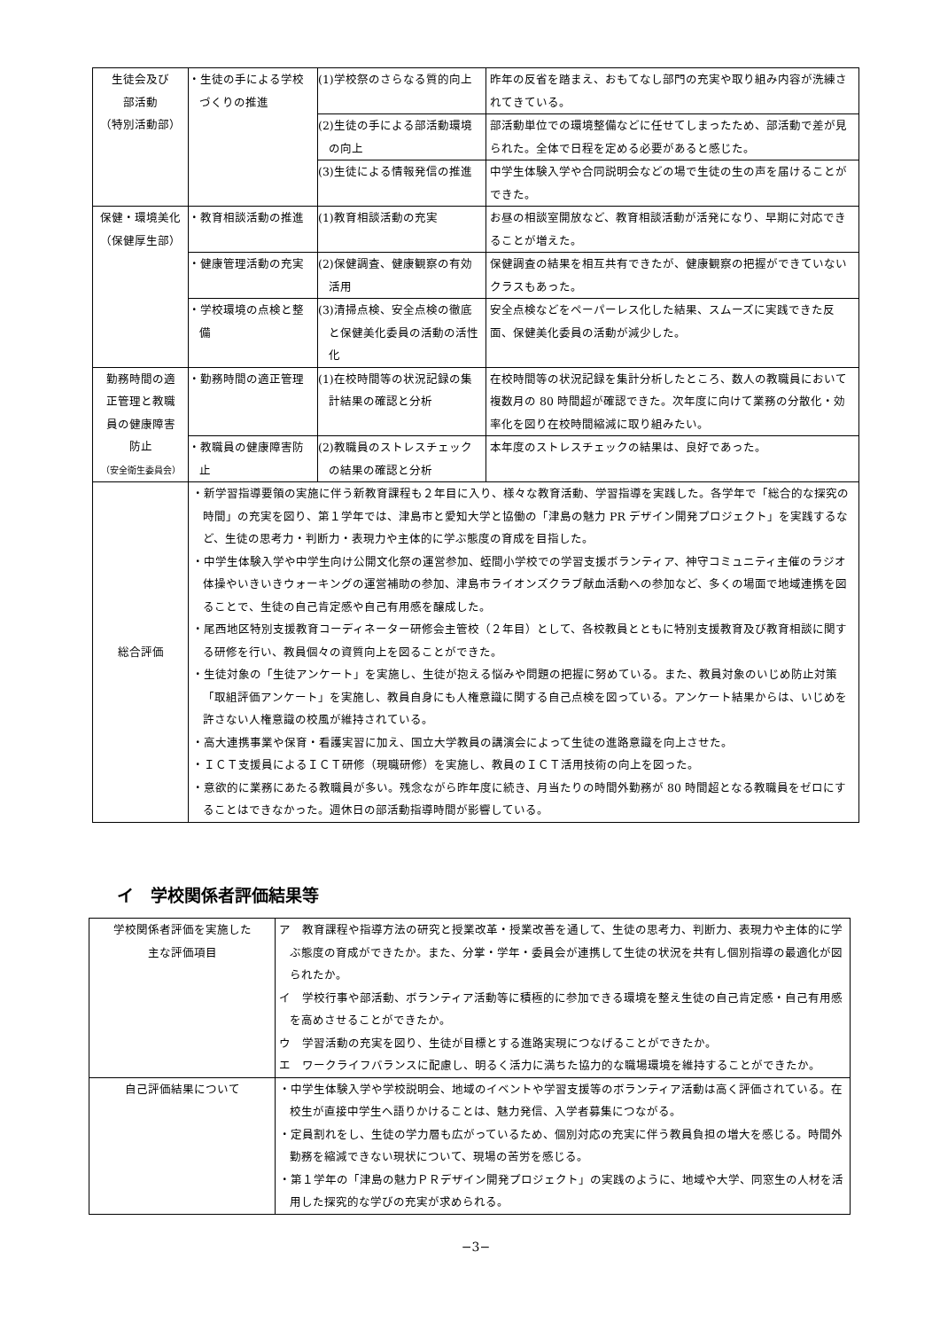| 生徒会及び 部活動 （特別活動部） | ・生徒の手による学校づくりの推進 | (1)学校祭のさらなる質的向上 | 昨年の反省を踏まえ、おもてなし部門の充実や取り組み内容が洗練されてきている。 |
| | | (2)生徒の手による部活動環境の向上 | 部活動単位での環境整備などに任せてしまったため、部活動で差が見られた。全体で日程を定める必要があると感じた。 |
| | | (3)生徒による情報発信の推進 | 中学生体験入学や合同説明会などの場で生徒の生の声を届けることができた。 |
| 保健・環境美化 （保健厚生部） | ・教育相談活動の推進 | (1)教育相談活動の充実 | お昼の相談室開放など、教育相談活動が活発になり、早期に対応できることが増えた。 |
| | ・健康管理活動の充実 | (2)保健調査、健康観察の有効活用 | 保健調査の結果を相互共有できたが、健康観察の把握ができていないクラスもあった。 |
| | ・学校環境の点検と整備 | (3)清掃点検、安全点検の徹底と保健美化委員の活動の活性化 | 安全点検などをペーパーレス化した結果、スムーズに実践できた反面、保健美化委員の活動が減少した。 |
| 勤務時間の適 正管理と教職 員の健康障害 防止 （安全衛生委員会） | ・勤務時間の適正管理 | (1)在校時間等の状況記録の集計結果の確認と分析 | 在校時間等の状況記録を集計分析したところ、数人の教職員において複数月の 80 時間超が確認できた。次年度に向けて業務の分散化・効率化を図り在校時間縮減に取り組みたい。 |
| | ・教職員の健康障害防止 | (2)教職員のストレスチェックの結果の確認と分析 | 本年度のストレスチェックの結果は、良好であった。 |
| 総合評価 | ・新学習指導要領の実施に伴う新教育課程も２年目に入り、様々な教育活動、学習指導を実践した。各学年で「総合的な探究の時間」の充実を図り、第１学年では、津島市と愛知大学と協働の「津島の魅力 PR デザイン開発プロジェクト」を実践するなど、生徒の思考力・判断力・表現力や主体的に学ぶ態度の育成を目指した。 ・中学生体験入学や中学生向け公開文化祭の運営参加、蛭間小学校での学習支援ボランティア、神守コミュニティ主催のラジオ体操やいきいきウォーキングの運営補助の参加、津島市ライオンズクラブ献血活動への参加など、多くの場面で地域連携を図ることで、生徒の自己肯定感や自己有用感を醸成した。 ・尾西地区特別支援教育コーディネーター研修会主管校（２年目）として、各校教員とともに特別支援教育及び教育相談に関する研修を行い、教員個々の資質向上を図ることができた。 ・生徒対象の「生徒アンケート」を実施し、生徒が抱える悩みや問題の把握に努めている。また、教員対象のいじめ防止対策「取組評価アンケート」を実施し、教員自身にも人権意識に関する自己点検を図っている。アンケート結果からは、いじめを許さない人権意識の校風が維持されている。 ・高大連携事業や保育・看護実習に加え、国立大学教員の講演会によって生徒の進路意識を向上させた。 ・ＩＣＴ支援員によるＩＣＴ研修（現職研修）を実施し、教員のＩＣＴ活用技術の向上を図った。 ・意欲的に業務にあたる教職員が多い。残念ながら昨年度に続き、月当たりの時間外勤務が 80 時間超となる教職員をゼロにすることはできなかった。週休日の部活動指導時間が影響している。 | | |
イ　学校関係者評価結果等
| 学校関係者評価を実施した 主な評価項目 | ア 教育課程や指導方法の研究と授業改革・授業改善を通して、生徒の思考力、判断力、表現力や主体的に学ぶ態度の育成ができたか。また、分掌・学年・委員会が連携して生徒の状況を共有し個別指導の最適化が図られたか。 イ 学校行事や部活動、ボランティア活動等に積極的に参加できる環境を整え生徒の自己肯定感・自己有用感を高めさせることができたか。 ウ 学習活動の充実を図り、生徒が目標とする進路実現につなげることができたか。 エ ワークライフバランスに配慮し、明るく活力に満ちた協力的な職場環境を維持することができたか。 |
| 自己評価結果について | ・中学生体験入学や学校説明会、地域のイベントや学習支援等のボランティア活動は高く評価されている。在校生が直接中学生へ語りかけることは、魅力発信、入学者募集につながる。 ・定員割れをし、生徒の学力層も広がっているため、個別対応の充実に伴う教員負担の増大を感じる。時間外勤務を縮減できない現状について、現場の苦労を感じる。 ・第１学年の「津島の魅力ＰＲデザイン開発プロジェクト」の実践のように、地域や大学、同窓生の人材を活用した探究的な学びの充実が求められる。 |
−3−